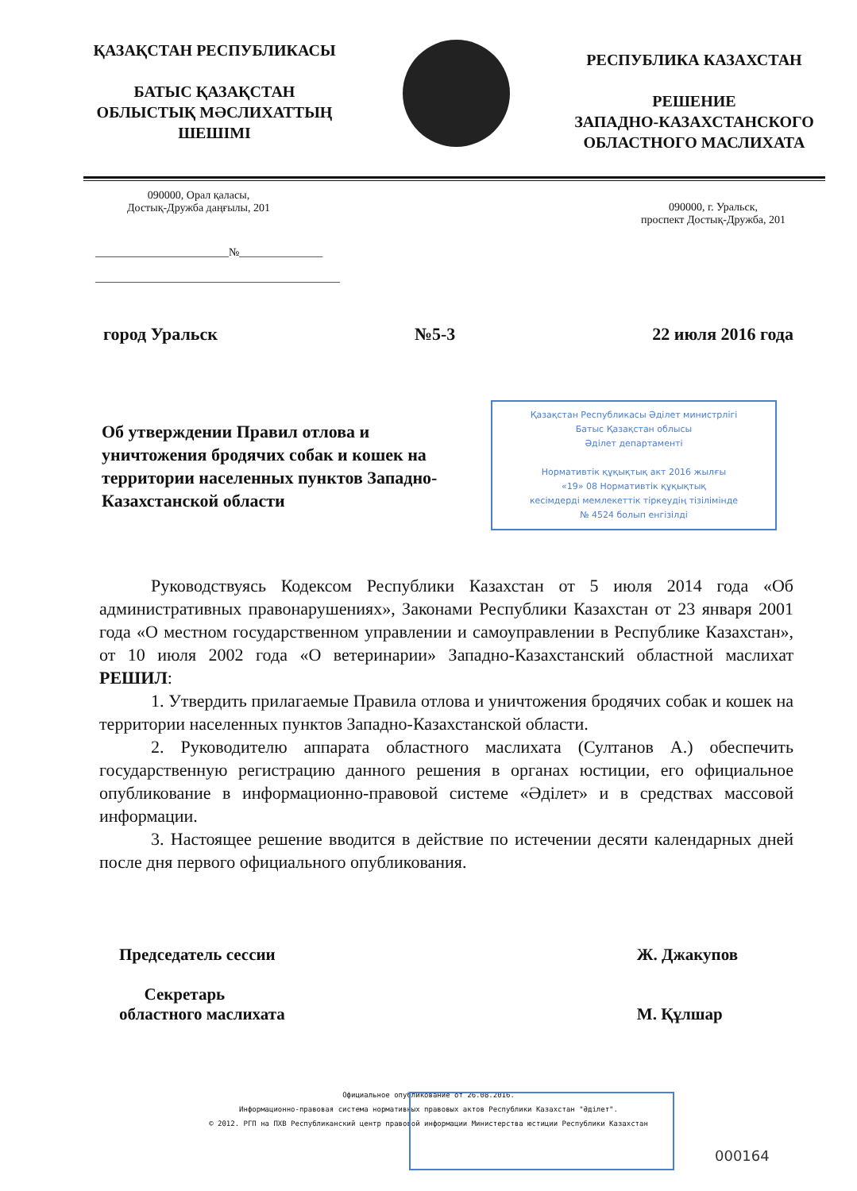ҚАЗАҚСТАН РЕСПУБЛИКАСЫ
БАТЫС ҚАЗАҚСТАН
ОБЛЫСТЫҚ МӘСЛИХАТТЫҢ
ШЕШІМІ
РЕСПУБЛИКА КАЗАХСТАН
РЕШЕНИЕ
ЗАПАДНО-КАЗАХСТАНСКОГО
ОБЛАСТНОГО МАСЛИХАТА
090000, Орал қаласы,
Достық-Дружба даңғылы, 201
090000, г. Уральск,
проспект Достық-Дружба, 201
________________________№_______________
____________________________________________
город Уральск №5-3 22 июля 2016 года
Об утверждении Правил отлова и уничтожения бродячих собак и кошек на территории населенных пунктов Западно-Казахстанской области
Қазақстан Республикасы Әділет министрлігі
Батыс Қазақстан облысы
Әділет департаменті
Нормативтік құқықтық акт 2016 жылғы
«19» 08 Нормативтік құқықтық
кесімдерді мемлекеттік тіркеудің тізілімінде
№ 4524 болып енгізілді
Руководствуясь Кодексом Республики Казахстан от 5 июля 2014 года «Об административных правонарушениях», Законами Республики Казахстан от 23 января 2001 года «О местном государственном управлении и самоуправлении в Республике Казахстан», от 10 июля 2002 года «О ветеринарии» Западно-Казахстанский областной маслихат РЕШИЛ:
1. Утвердить прилагаемые Правила отлова и уничтожения бродячих собак и кошек на территории населенных пунктов Западно-Казахстанской области.
2. Руководителю аппарата областного маслихата (Султанов А.) обеспечить государственную регистрацию данного решения в органах юстиции, его официальное опубликование в информационно-правовой системе «Әділет» и в средствах массовой информации.
3. Настоящее решение вводится в действие по истечении десяти календарных дней после дня первого официального опубликования.
Председатель сессии
Секретарь
областного маслихата
Ж. Джакупов
М. Құлшар
Официальное опубликование от 26.08.2016.
Информационно-правовая система нормативных правовых актов Республики Казахстан "Әділет".
© 2012. РГП на ПХВ Республиканский центр правовой информации Министерства юстиции Республики Казахстан
000164